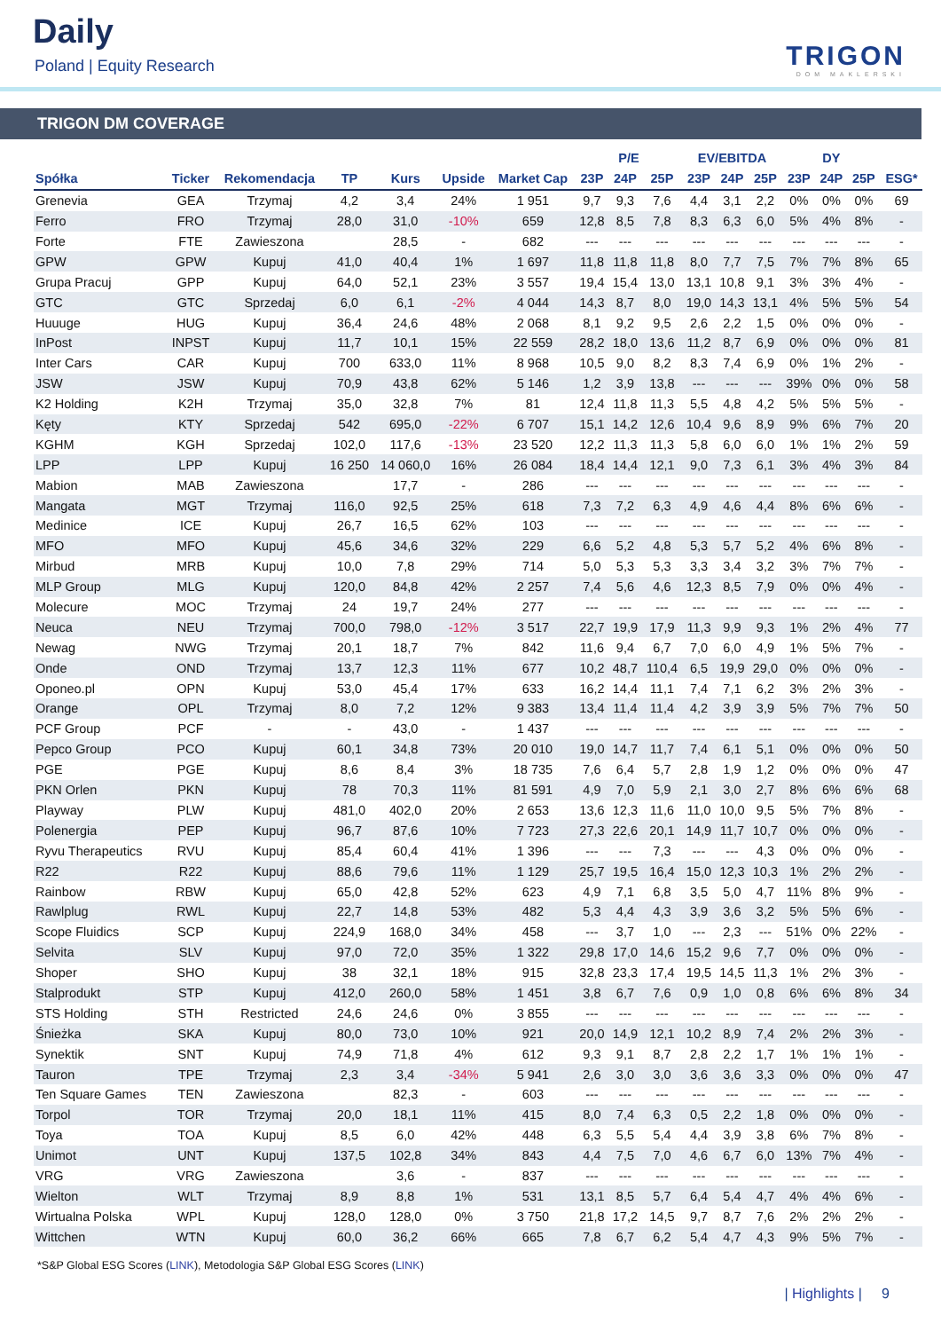Daily
Poland | Equity Research TRIGON
DOM MAKLERSKI
TRIGON DM COVERAGE
| | | | | | | | P/E | | | EV/EBITDA | | | DY | | | |
| --- | --- | --- | --- | --- | --- | --- | --- | --- | --- | --- | --- | --- | --- | --- | --- | --- |
| Spółka | Ticker | Rekomendacja | TP | Kurs | Upside | Market Cap | 23P | 24P | 25P | 23P | 24P | 25P | 23P | 24P | 25P | ESG* |
| Grenevia | GEA | Trzymaj | 4,2 | 3,4 | 24% | 1 951 | 9,7 | 9,3 | 7,6 | 4,4 | 3,1 | 2,2 | 0% | 0% | 0% | 69 |
| Ferro | FRO | Trzymaj | 28,0 | 31,0 | -10% | 659 | 12,8 | 8,5 | 7,8 | 8,3 | 6,3 | 6,0 | 5% | 4% | 8% | - |
| Forte | FTE | Zawieszona | | 28,5 | - | 682 | --- | --- | --- | --- | --- | --- | --- | --- | --- | - |
| GPW | GPW | Kupuj | 41,0 | 40,4 | 1% | 1 697 | 11,8 | 11,8 | 11,8 | 8,0 | 7,7 | 7,5 | 7% | 7% | 8% | 65 |
| Grupa Pracuj | GPP | Kupuj | 64,0 | 52,1 | 23% | 3 557 | 19,4 | 15,4 | 13,0 | 13,1 | 10,8 | 9,1 | 3% | 3% | 4% | - |
| GTC | GTC | Sprzedaj | 6,0 | 6,1 | -2% | 4 044 | 14,3 | 8,7 | 8,0 | 19,0 | 14,3 | 13,1 | 4% | 5% | 5% | 54 |
| Huuuge | HUG | Kupuj | 36,4 | 24,6 | 48% | 2 068 | 8,1 | 9,2 | 9,5 | 2,6 | 2,2 | 1,5 | 0% | 0% | 0% | - |
| InPost | INPST | Kupuj | 11,7 | 10,1 | 15% | 22 559 | 28,2 | 18,0 | 13,6 | 11,2 | 8,7 | 6,9 | 0% | 0% | 0% | 81 |
| Inter Cars | CAR | Kupuj | 700 | 633,0 | 11% | 8 968 | 10,5 | 9,0 | 8,2 | 8,3 | 7,4 | 6,9 | 0% | 1% | 2% | - |
| JSW | JSW | Kupuj | 70,9 | 43,8 | 62% | 5 146 | 1,2 | 3,9 | 13,8 | --- | --- | --- | 39% | 0% | 0% | 58 |
| K2 Holding | K2H | Trzymaj | 35,0 | 32,8 | 7% | 81 | 12,4 | 11,8 | 11,3 | 5,5 | 4,8 | 4,2 | 5% | 5% | 5% | - |
| Kęty | KTY | Sprzedaj | 542 | 695,0 | -22% | 6 707 | 15,1 | 14,2 | 12,6 | 10,4 | 9,6 | 8,9 | 9% | 6% | 7% | 20 |
| KGHM | KGH | Sprzedaj | 102,0 | 117,6 | -13% | 23 520 | 12,2 | 11,3 | 11,3 | 5,8 | 6,0 | 6,0 | 1% | 1% | 2% | 59 |
| LPP | LPP | Kupuj | 16 250 | 14 060,0 | 16% | 26 084 | 18,4 | 14,4 | 12,1 | 9,0 | 7,3 | 6,1 | 3% | 4% | 3% | 84 |
| Mabion | MAB | Zawieszona | | 17,7 | - | 286 | --- | --- | --- | --- | --- | --- | --- | --- | --- | - |
| Mangata | MGT | Trzymaj | 116,0 | 92,5 | 25% | 618 | 7,3 | 7,2 | 6,3 | 4,9 | 4,6 | 4,4 | 8% | 6% | 6% | - |
| Medinice | ICE | Kupuj | 26,7 | 16,5 | 62% | 103 | --- | --- | --- | --- | --- | --- | --- | --- | --- | - |
| MFO | MFO | Kupuj | 45,6 | 34,6 | 32% | 229 | 6,6 | 5,2 | 4,8 | 5,3 | 5,7 | 5,2 | 4% | 6% | 8% | - |
| Mirbud | MRB | Kupuj | 10,0 | 7,8 | 29% | 714 | 5,0 | 5,3 | 5,3 | 3,3 | 3,4 | 3,2 | 3% | 7% | 7% | - |
| MLP Group | MLG | Kupuj | 120,0 | 84,8 | 42% | 2 257 | 7,4 | 5,6 | 4,6 | 12,3 | 8,5 | 7,9 | 0% | 0% | 4% | - |
| Molecure | MOC | Trzymaj | 24 | 19,7 | 24% | 277 | --- | --- | --- | --- | --- | --- | --- | --- | --- | - |
| Neuca | NEU | Trzymaj | 700,0 | 798,0 | -12% | 3 517 | 22,7 | 19,9 | 17,9 | 11,3 | 9,9 | 9,3 | 1% | 2% | 4% | 77 |
| Newag | NWG | Trzymaj | 20,1 | 18,7 | 7% | 842 | 11,6 | 9,4 | 6,7 | 7,0 | 6,0 | 4,9 | 1% | 5% | 7% | - |
| Onde | OND | Trzymaj | 13,7 | 12,3 | 11% | 677 | 10,2 | 48,7 | 110,4 | 6,5 | 19,9 | 29,0 | 0% | 0% | 0% | - |
| Oponeo.pl | OPN | Kupuj | 53,0 | 45,4 | 17% | 633 | 16,2 | 14,4 | 11,1 | 7,4 | 7,1 | 6,2 | 3% | 2% | 3% | - |
| Orange | OPL | Trzymaj | 8,0 | 7,2 | 12% | 9 383 | 13,4 | 11,4 | 11,4 | 4,2 | 3,9 | 3,9 | 5% | 7% | 7% | 50 |
| PCF Group | PCF | - | - | 43,0 | - | 1 437 | --- | --- | --- | --- | --- | --- | --- | --- | --- | - |
| Pepco Group | PCO | Kupuj | 60,1 | 34,8 | 73% | 20 010 | 19,0 | 14,7 | 11,7 | 7,4 | 6,1 | 5,1 | 0% | 0% | 0% | 50 |
| PGE | PGE | Kupuj | 8,6 | 8,4 | 3% | 18 735 | 7,6 | 6,4 | 5,7 | 2,8 | 1,9 | 1,2 | 0% | 0% | 0% | 47 |
| PKN Orlen | PKN | Kupuj | 78 | 70,3 | 11% | 81 591 | 4,9 | 7,0 | 5,9 | 2,1 | 3,0 | 2,7 | 8% | 6% | 6% | 68 |
| Playway | PLW | Kupuj | 481,0 | 402,0 | 20% | 2 653 | 13,6 | 12,3 | 11,6 | 11,0 | 10,0 | 9,5 | 5% | 7% | 8% | - |
| Polenergia | PEP | Kupuj | 96,7 | 87,6 | 10% | 7 723 | 27,3 | 22,6 | 20,1 | 14,9 | 11,7 | 10,7 | 0% | 0% | 0% | - |
| Ryvu Therapeutics | RVU | Kupuj | 85,4 | 60,4 | 41% | 1 396 | --- | --- | 7,3 | --- | --- | 4,3 | 0% | 0% | 0% | - |
| R22 | R22 | Kupuj | 88,6 | 79,6 | 11% | 1 129 | 25,7 | 19,5 | 16,4 | 15,0 | 12,3 | 10,3 | 1% | 2% | 2% | - |
| Rainbow | RBW | Kupuj | 65,0 | 42,8 | 52% | 623 | 4,9 | 7,1 | 6,8 | 3,5 | 5,0 | 4,7 | 11% | 8% | 9% | - |
| Rawlplug | RWL | Kupuj | 22,7 | 14,8 | 53% | 482 | 5,3 | 4,4 | 4,3 | 3,9 | 3,6 | 3,2 | 5% | 5% | 6% | - |
| Scope Fluidics | SCP | Kupuj | 224,9 | 168,0 | 34% | 458 | --- | 3,7 | 1,0 | --- | 2,3 | --- | 51% | 0% | 22% | - |
| Selvita | SLV | Kupuj | 97,0 | 72,0 | 35% | 1 322 | 29,8 | 17,0 | 14,6 | 15,2 | 9,6 | 7,7 | 0% | 0% | 0% | - |
| Shoper | SHO | Kupuj | 38 | 32,1 | 18% | 915 | 32,8 | 23,3 | 17,4 | 19,5 | 14,5 | 11,3 | 1% | 2% | 3% | - |
| Stalprodukt | STP | Kupuj | 412,0 | 260,0 | 58% | 1 451 | 3,8 | 6,7 | 7,6 | 0,9 | 1,0 | 0,8 | 6% | 6% | 8% | 34 |
| STS Holding | STH | Restricted | 24,6 | 24,6 | 0% | 3 855 | --- | --- | --- | --- | --- | --- | --- | --- | --- | - |
| Śnieżka | SKA | Kupuj | 80,0 | 73,0 | 10% | 921 | 20,0 | 14,9 | 12,1 | 10,2 | 8,9 | 7,4 | 2% | 2% | 3% | - |
| Synektik | SNT | Kupuj | 74,9 | 71,8 | 4% | 612 | 9,3 | 9,1 | 8,7 | 2,8 | 2,2 | 1,7 | 1% | 1% | 1% | - |
| Tauron | TPE | Trzymaj | 2,3 | 3,4 | -34% | 5 941 | 2,6 | 3,0 | 3,0 | 3,6 | 3,6 | 3,3 | 0% | 0% | 0% | 47 |
| Ten Square Games | TEN | Zawieszona | | 82,3 | - | 603 | --- | --- | --- | --- | --- | --- | --- | --- | --- | - |
| Torpol | TOR | Trzymaj | 20,0 | 18,1 | 11% | 415 | 8,0 | 7,4 | 6,3 | 0,5 | 2,2 | 1,8 | 0% | 0% | 0% | - |
| Toya | TOA | Kupuj | 8,5 | 6,0 | 42% | 448 | 6,3 | 5,5 | 5,4 | 4,4 | 3,9 | 3,8 | 6% | 7% | 8% | - |
| Unimot | UNT | Kupuj | 137,5 | 102,8 | 34% | 843 | 4,4 | 7,5 | 7,0 | 4,6 | 6,7 | 6,0 | 13% | 7% | 4% | - |
| VRG | VRG | Zawieszona | | 3,6 | - | 837 | --- | --- | --- | --- | --- | --- | --- | --- | --- | - |
| Wielton | WLT | Trzymaj | 8,9 | 8,8 | 1% | 531 | 13,1 | 8,5 | 5,7 | 6,4 | 5,4 | 4,7 | 4% | 4% | 6% | - |
| Wirtualna Polska | WPL | Kupuj | 128,0 | 128,0 | 0% | 3 750 | 21,8 | 17,2 | 14,5 | 9,7 | 8,7 | 7,6 | 2% | 2% | 2% | - |
| Wittchen | WTN | Kupuj | 60,0 | 36,2 | 66% | 665 | 7,8 | 6,7 | 6,2 | 5,4 | 4,7 | 4,3 | 9% | 5% | 7% | - |
*S&P Global ESG Scores (LINK), Metodologia S&P Global ESG Scores (LINK)
| Highlights | 9